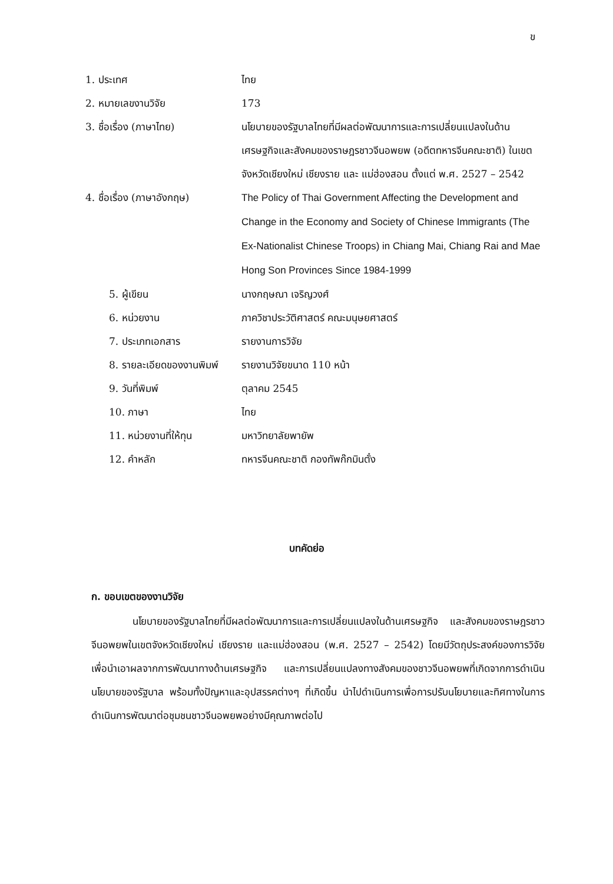ข
1. ประเทศ ไทย
2. หมายเลขงานวิจัย 173
3. ชื่อเรื่อง (ภาษาไทย) นโยบายของรัฐบาลไทยที่มีผลต่อพัฒนาการและการเปลี่ยนแปลงในด้านเศรษฐกิจและสังคมของราษฎรชาวจีนอพยพ (อดีตทหารจีนคณะชาติ) ในเขตจังหวัดเชียงใหม่ เชียงราย และ แม่ฮ่องสอน ตั้งแต่ พ.ศ. 2527 – 2542
4. ชื่อเรื่อง (ภาษาอังกฤษ)
The Policy of Thai Government Affecting the Development and Change in the Economy and Society of Chinese Immigrants (The Ex-Nationalist Chinese Troops) in Chiang Mai, Chiang Rai and Mae Hong Son Provinces Since 1984-1999
5. ผู้เขียน นางกฤษณา เจริญวงศ์
6. หน่วยงาน ภาควิชาประวัติศาสตร์ คณะมนุษยศาสตร์
7. ประเภทเอกสาร รายงานการวิจัย
8. รายละเอียดของงานพิมพ์
รายงานวิจัยขนาด 110 หน้า
9. วันที่พิมพ์ ตุลาคม 2545
10. ภาษา ไทย
11. หน่วยงานที่ให้ทุน มหาวิทยาลัยพายัพ
12. คำหลัก ทหารจีนคณะชาติ กองทัพก๊กมินตั๋ง
บทคัดย่อ
ก. ขอบเขตของงานวิจัย
นโยบายของรัฐบาลไทยที่มีผลต่อพัฒนาการและการเปลี่ยนแปลงในด้านเศรษฐกิจ และสังคมของราษฎรชาวจีนอพยพในเขตจังหวัดเชียงใหม่ เชียงราย และแม่ฮ่องสอน (พ.ศ. 2527 – 2542) โดยมีวัตถุประสงค์ของการวิจัย เพื่อนำเอาผลจากการพัฒนาทางด้านเศรษฐกิจ และการเปลี่ยนแปลงทางสังคมของชาวจีนอพยพที่เกิดจากการดำเนินนโยบายของรัฐบาล พร้อมทั้งปัญหาและอุปสรรคต่างๆ ที่เกิดขึ้น นำไปดำเนินการเพื่อการปรับนโยบายและทิศทางในการดำเนินการพัฒนาต่อชุมชนชาวจีนอพยพอย่างมีคุณภาพต่อไป